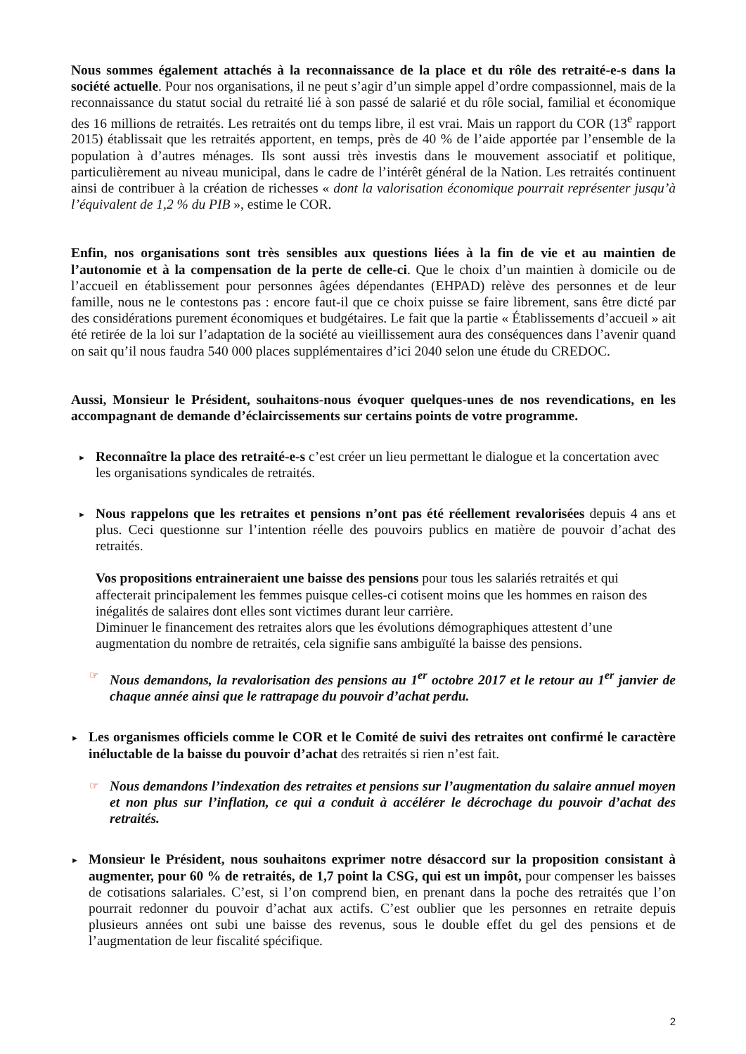Nous sommes également attachés à la reconnaissance de la place et du rôle des retraité-e-s dans la société actuelle. Pour nos organisations, il ne peut s’agir d’un simple appel d’ordre compassionnel, mais de la reconnaissance du statut social du retraité lié à son passé de salarié et du rôle social, familial et économique des 16 millions de retraités. Les retraités ont du temps libre, il est vrai. Mais un rapport du COR (13<sup>e</sup> rapport 2015) établissait que les retraités apportent, en temps, près de 40 % de l’aide apportée par l’ensemble de la population à d’autres ménages. Ils sont aussi très investis dans le mouvement associatif et politique, particulièrement au niveau municipal, dans le cadre de l’intérêt général de la Nation. Les retraités continuent ainsi de contribuer à la création de richesses « dont la valorisation économique pourrait représenter jusqu’à l’équivalent de 1,2 % du PIB », estime le COR.
Enfin, nos organisations sont très sensibles aux questions liées à la fin de vie et au maintien de l’autonomie et à la compensation de la perte de celle-ci. Que le choix d’un maintien à domicile ou de l’accueil en établissement pour personnes âgées dépendantes (EHPAD) relève des personnes et de leur famille, nous ne le contestons pas : encore faut-il que ce choix puisse se faire librement, sans être dicté par des considérations purement économiques et budgétaires. Le fait que la partie « Établissements d’accueil » ait été retirée de la loi sur l’adaptation de la société au vieillissement aura des conséquences dans l’avenir quand on sait qu’il nous faudra 540 000 places supplémentaires d’ici 2040 selon une étude du CREDOC.
Aussi, Monsieur le Président, souhaitons-nous évoquer quelques-unes de nos revendications, en les accompagnant de demande d’éclaircissements sur certains points de votre programme.
►
Reconnaître la place des retraité-e-s c’est créer un lieu permettant le dialogue et la concertation avec les organisations syndicales de retraités.
►
Nous rappelons que les retraites et pensions n’ont pas été réellement revalorisées depuis 4 ans et plus. Ceci questionne sur l’intention réelle des pouvoirs publics en matière de pouvoir d’achat des retraités.
Vos propositions entraineraient une baisse des pensions pour tous les salariés retraités et qui affecterait principalement les femmes puisque celles-ci cotisent moins que les hommes en raison des inégalités de salaires dont elles sont victimes durant leur carrière.
Diminuer le financement des retraites alors que les évolutions démographiques attestent d’une augmentation du nombre de retraités, cela signifie sans ambiguïté la baisse des pensions.
☞
Nous demandons, la revalorisation des pensions au 1<sup>er</sup> octobre 2017 et le retour au 1<sup>er</sup> janvier de chaque année ainsi que le rattrapage du pouvoir d’achat perdu.
►
Les organismes officiels comme le COR et le Comité de suivi des retraites ont confirmé le caractère inéluctable de la baisse du pouvoir d’achat des retraités si rien n’est fait.
☞
Nous demandons l’indexation des retraites et pensions sur l’augmentation du salaire annuel moyen et non plus sur l’inflation, ce qui a conduit à accélérer le décrochage du pouvoir d’achat des retraités.
►
Monsieur le Président, nous souhaitons exprimer notre désaccord sur la proposition consistant à augmenter, pour 60 % de retraités, de 1,7 point la CSG, qui est un impôt, pour compenser les baisses de cotisations salariales. C’est, si l’on comprend bien, en prenant dans la poche des retraités que l’on pourrait redonner du pouvoir d’achat aux actifs. C’est oublier que les personnes en retraite depuis plusieurs années ont subi une baisse des revenus, sous le double effet du gel des pensions et de l’augmentation de leur fiscalité spécifique.
2